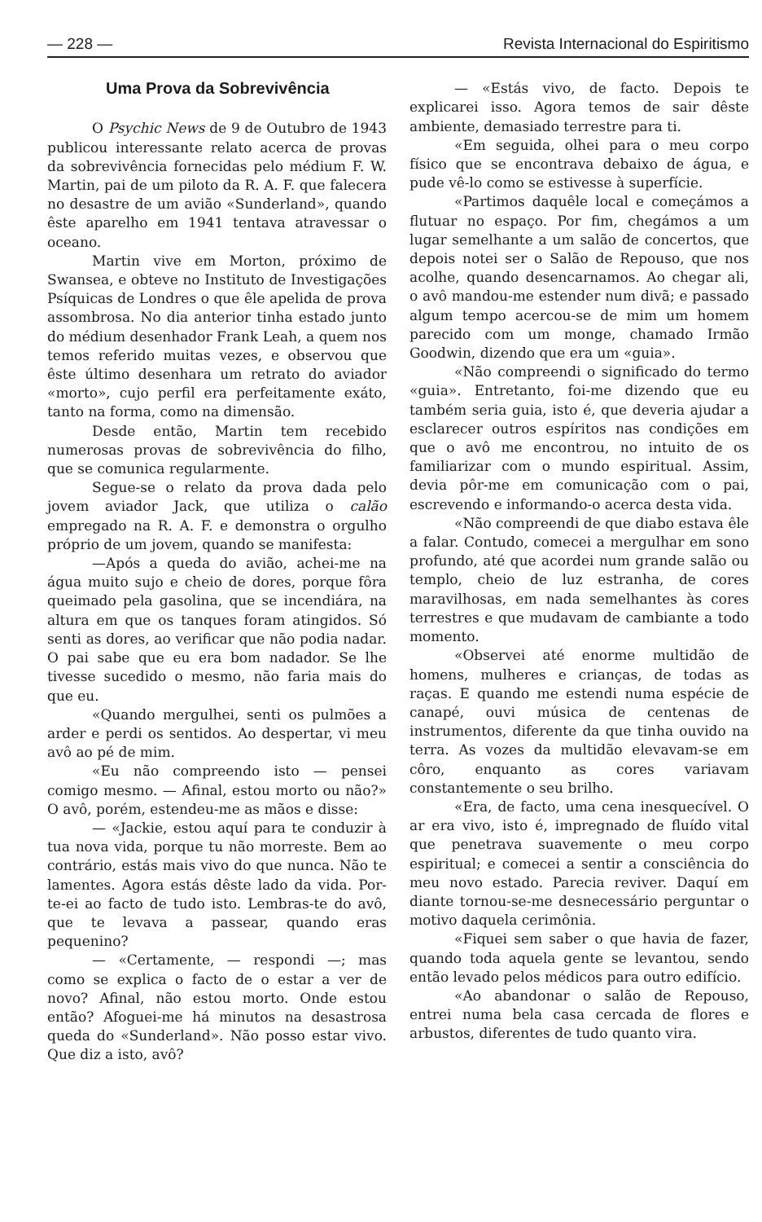— 228 — Revista Internacional do Espiritismo
Uma Prova da Sobrevivência
O Psychic News de 9 de Outubro de 1943 publicou interessante relato acerca de provas da sobrevivência fornecidas pelo médium F. W. Martin, pai de um piloto da R. A. F. que falecera no desastre de um avião «Sunderland», quando êste aparelho em 1941 tentava atravessar o oceano.
Martin vive em Morton, próximo de Swansea, e obteve no Instituto de Investigações Psíquicas de Londres o que êle apelida de prova assombrosa. No dia anterior tinha estado junto do médium desenhador Frank Leah, a quem nos temos referido muitas vezes, e observou que êste último desenhara um retrato do aviador «morto», cujo perfil era perfeitamente exáto, tanto na forma, como na dimensão.
Desde então, Martin tem recebido numerosas provas de sobrevivência do filho, que se comunica regularmente.
Segue-se o relato da prova dada pelo jovem aviador Jack, que utiliza o calão empregado na R. A. F. e demonstra o orgulho próprio de um jovem, quando se manifesta:
—Após a queda do avião, achei-me na água muito sujo e cheio de dores, porque fôra queimado pela gasolina, que se incendiára, na altura em que os tanques foram atingidos. Só senti as dores, ao verificar que não podia nadar. O pai sabe que eu era bom nadador. Se lhe tivesse sucedido o mesmo, não faria mais do que eu.
«Quando mergulhei, senti os pulmões a arder e perdi os sentidos. Ao despertar, vi meu avô ao pé de mim.
«Eu não compreendo isto — pensei comigo mesmo. — Afinal, estou morto ou não?» O avô, porém, estendeu-me as mãos e disse:
— «Jackie, estou aquí para te conduzir à tua nova vida, porque tu não morreste. Bem ao contrário, estás mais vivo do que nunca. Não te lamentes. Agora estás dêste lado da vida. Por-te-ei ao facto de tudo isto. Lembras-te do avô, que te levava a passear, quando eras pequenino?
— «Certamente, — respondi —; mas como se explica o facto de o estar a ver de novo? Afinal, não estou morto. Onde estou então? Afoguei-me há minutos na desastrosa queda do «Sunderland». Não posso estar vivo. Que diz a isto, avô?
— «Estás vivo, de facto. Depois te explicarei isso. Agora temos de sair dêste ambiente, demasiado terrestre para ti.
«Em seguida, olhei para o meu corpo físico que se encontrava debaixo de água, e pude vê-lo como se estivesse à superfície.
«Partimos daquêle local e começámos a flutuar no espaço. Por fim, chegámos a um lugar semelhante a um salão de concertos, que depois notei ser o Salão de Repouso, que nos acolhe, quando desencarnamos. Ao chegar ali, o avô mandou-me estender num divã; e passado algum tempo acercou-se de mim um homem parecido com um monge, chamado Irmão Goodwin, dizendo que era um «guia».
«Não compreendi o significado do termo «guia». Entretanto, foi-me dizendo que eu também seria guia, isto é, que deveria ajudar a esclarecer outros espíritos nas condições em que o avô me encontrou, no intuito de os familiarizar com o mundo espiritual. Assim, devia pôr-me em comunicação com o pai, escrevendo e informando-o acerca desta vida.
«Não compreendi de que diabo estava êle a falar. Contudo, comecei a mergulhar em sono profundo, até que acordei num grande salão ou templo, cheio de luz estranha, de cores maravilhosas, em nada semelhantes às cores terrestres e que mudavam de cambiante a todo momento.
«Observei até enorme multidão de homens, mulheres e crianças, de todas as raças. E quando me estendi numa espécie de canapé, ouvi música de centenas de instrumentos, diferente da que tinha ouvido na terra. As vozes da multidão elevavam-se em côro, enquanto as cores variavam constantemente o seu brilho.
«Era, de facto, uma cena inesquecível. O ar era vivo, isto é, impregnado de fluído vital que penetrava suavemente o meu corpo espiritual; e comecei a sentir a consciência do meu novo estado. Parecia reviver. Daquí em diante tornou-se-me desnecessário perguntar o motivo daquela cerimônia.
«Fiquei sem saber o que havia de fazer, quando toda aquela gente se levantou, sendo então levado pelos médicos para outro edifício.
«Ao abandonar o salão de Repouso, entrei numa bela casa cercada de flores e arbustos, diferentes de tudo quanto vira.